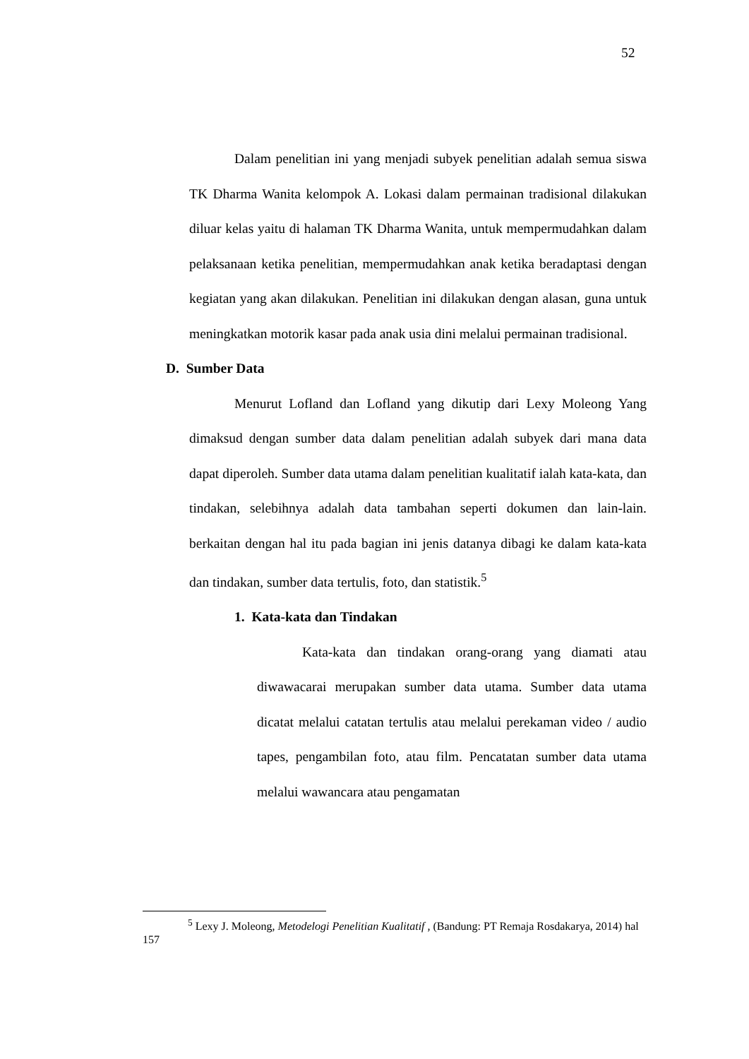52
Dalam penelitian ini yang menjadi subyek penelitian adalah semua siswa TK Dharma Wanita kelompok A. Lokasi dalam permainan tradisional dilakukan diluar kelas yaitu di halaman TK Dharma Wanita, untuk mempermudahkan dalam pelaksanaan ketika penelitian, mempermudahkan anak ketika beradaptasi dengan kegiatan yang akan dilakukan. Penelitian ini dilakukan dengan alasan, guna untuk meningkatkan motorik kasar pada anak usia dini melalui permainan tradisional.
D. Sumber Data
Menurut Lofland dan Lofland yang dikutip dari Lexy Moleong Yang dimaksud dengan sumber data dalam penelitian adalah subyek dari mana data dapat diperoleh. Sumber data utama dalam penelitian kualitatif ialah kata-kata, dan tindakan, selebihnya adalah data tambahan seperti dokumen dan lain-lain. berkaitan dengan hal itu pada bagian ini jenis datanya dibagi ke dalam kata-kata dan tindakan, sumber data tertulis, foto, dan statistik.<sup>5</sup>
1. Kata-kata dan Tindakan
Kata-kata dan tindakan orang-orang yang diamati atau diwawacarai merupakan sumber data utama. Sumber data utama dicatat melalui catatan tertulis atau melalui perekaman video / audio tapes, pengambilan foto, atau film. Pencatatan sumber data utama melalui wawancara atau pengamatan
<sup>5</sup> Lexy J. Moleong, Metodelogi Penelitian Kualitatif , (Bandung: PT Remaja Rosdakarya, 2014) hal 157